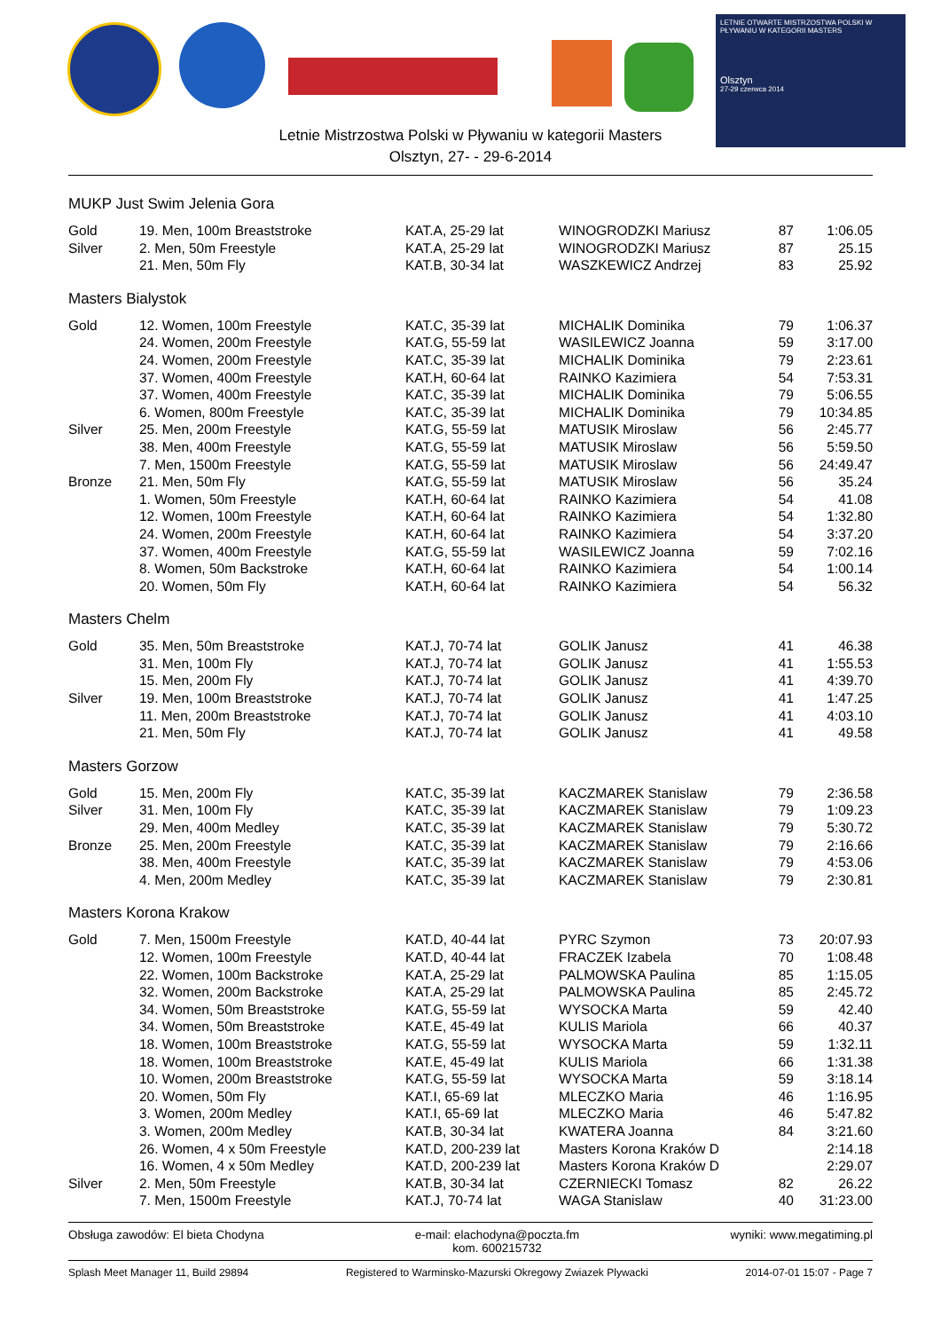LETNIE OTWARTE MISTRZOSTWA POLSKI W PŁYWANIU W KATEGORII MASTERS
Olsztyn
27-29 czerwca 2014
Letnie Mistrzostwa Polski w Pływaniu w kategorii Masters
Olsztyn, 27- - 29-6-2014
MUKP Just Swim Jelenia Gora
| Gold | 19. Men, 100m Breaststroke | KAT.A, 25-29 lat | WINOGRODZKI Mariusz | 87 | 1:06.05 |
| Silver | 2. Men, 50m Freestyle | KAT.A, 25-29 lat | WINOGRODZKI Mariusz | 87 | 25.15 |
| | 21. Men, 50m Fly | KAT.B, 30-34 lat | WASZKEWICZ Andrzej | 83 | 25.92 |
Masters Bialystok
| Gold | 12. Women, 100m Freestyle | KAT.C, 35-39 lat | MICHALIK Dominika | 79 | 1:06.37 |
| | 24. Women, 200m Freestyle | KAT.G, 55-59 lat | WASILEWICZ Joanna | 59 | 3:17.00 |
| | 24. Women, 200m Freestyle | KAT.C, 35-39 lat | MICHALIK Dominika | 79 | 2:23.61 |
| | 37. Women, 400m Freestyle | KAT.H, 60-64 lat | RAINKO Kazimiera | 54 | 7:53.31 |
| | 37. Women, 400m Freestyle | KAT.C, 35-39 lat | MICHALIK Dominika | 79 | 5:06.55 |
| | 6. Women, 800m Freestyle | KAT.C, 35-39 lat | MICHALIK Dominika | 79 | 10:34.85 |
| Silver | 25. Men, 200m Freestyle | KAT.G, 55-59 lat | MATUSIK Miroslaw | 56 | 2:45.77 |
| | 38. Men, 400m Freestyle | KAT.G, 55-59 lat | MATUSIK Miroslaw | 56 | 5:59.50 |
| | 7. Men, 1500m Freestyle | KAT.G, 55-59 lat | MATUSIK Miroslaw | 56 | 24:49.47 |
| Bronze | 21. Men, 50m Fly | KAT.G, 55-59 lat | MATUSIK Miroslaw | 56 | 35.24 |
| | 1. Women, 50m Freestyle | KAT.H, 60-64 lat | RAINKO Kazimiera | 54 | 41.08 |
| | 12. Women, 100m Freestyle | KAT.H, 60-64 lat | RAINKO Kazimiera | 54 | 1:32.80 |
| | 24. Women, 200m Freestyle | KAT.H, 60-64 lat | RAINKO Kazimiera | 54 | 3:37.20 |
| | 37. Women, 400m Freestyle | KAT.G, 55-59 lat | WASILEWICZ Joanna | 59 | 7:02.16 |
| | 8. Women, 50m Backstroke | KAT.H, 60-64 lat | RAINKO Kazimiera | 54 | 1:00.14 |
| | 20. Women, 50m Fly | KAT.H, 60-64 lat | RAINKO Kazimiera | 54 | 56.32 |
Masters Chelm
| Gold | 35. Men, 50m Breaststroke | KAT.J, 70-74 lat | GOLIK Janusz | 41 | 46.38 |
| | 31. Men, 100m Fly | KAT.J, 70-74 lat | GOLIK Janusz | 41 | 1:55.53 |
| | 15. Men, 200m Fly | KAT.J, 70-74 lat | GOLIK Janusz | 41 | 4:39.70 |
| Silver | 19. Men, 100m Breaststroke | KAT.J, 70-74 lat | GOLIK Janusz | 41 | 1:47.25 |
| | 11. Men, 200m Breaststroke | KAT.J, 70-74 lat | GOLIK Janusz | 41 | 4:03.10 |
| | 21. Men, 50m Fly | KAT.J, 70-74 lat | GOLIK Janusz | 41 | 49.58 |
Masters Gorzow
| Gold | 15. Men, 200m Fly | KAT.C, 35-39 lat | KACZMAREK Stanislaw | 79 | 2:36.58 |
| Silver | 31. Men, 100m Fly | KAT.C, 35-39 lat | KACZMAREK Stanislaw | 79 | 1:09.23 |
| | 29. Men, 400m Medley | KAT.C, 35-39 lat | KACZMAREK Stanislaw | 79 | 5:30.72 |
| Bronze | 25. Men, 200m Freestyle | KAT.C, 35-39 lat | KACZMAREK Stanislaw | 79 | 2:16.66 |
| | 38. Men, 400m Freestyle | KAT.C, 35-39 lat | KACZMAREK Stanislaw | 79 | 4:53.06 |
| | 4. Men, 200m Medley | KAT.C, 35-39 lat | KACZMAREK Stanislaw | 79 | 2:30.81 |
Masters Korona Krakow
| Gold | 7. Men, 1500m Freestyle | KAT.D, 40-44 lat | PYRC Szymon | 73 | 20:07.93 |
| | 12. Women, 100m Freestyle | KAT.D, 40-44 lat | FRACZEK Izabela | 70 | 1:08.48 |
| | 22. Women, 100m Backstroke | KAT.A, 25-29 lat | PALMOWSKA Paulina | 85 | 1:15.05 |
| | 32. Women, 200m Backstroke | KAT.A, 25-29 lat | PALMOWSKA Paulina | 85 | 2:45.72 |
| | 34. Women, 50m Breaststroke | KAT.G, 55-59 lat | WYSOCKA Marta | 59 | 42.40 |
| | 34. Women, 50m Breaststroke | KAT.E, 45-49 lat | KULIS Mariola | 66 | 40.37 |
| | 18. Women, 100m Breaststroke | KAT.G, 55-59 lat | WYSOCKA Marta | 59 | 1:32.11 |
| | 18. Women, 100m Breaststroke | KAT.E, 45-49 lat | KULIS Mariola | 66 | 1:31.38 |
| | 10. Women, 200m Breaststroke | KAT.G, 55-59 lat | WYSOCKA Marta | 59 | 3:18.14 |
| | 20. Women, 50m Fly | KAT.I, 65-69 lat | MLECZKO Maria | 46 | 1:16.95 |
| | 3. Women, 200m Medley | KAT.I, 65-69 lat | MLECZKO Maria | 46 | 5:47.82 |
| | 3. Women, 200m Medley | KAT.B, 30-34 lat | KWATERA Joanna | 84 | 3:21.60 |
| | 26. Women, 4 x 50m Freestyle | KAT.D, 200-239 lat | Masters Korona Kraków D | | 2:14.18 |
| | 16. Women, 4 x 50m Medley | KAT.D, 200-239 lat | Masters Korona Kraków D | | 2:29.07 |
| Silver | 2. Men, 50m Freestyle | KAT.B, 30-34 lat | CZERNIECKI Tomasz | 82 | 26.22 |
| | 7. Men, 1500m Freestyle | KAT.J, 70-74 lat | WAGA Stanislaw | 40 | 31:23.00 |
Obsługa zawodów: El bieta Chodyna e-mail: elachodyna@poczta.fm
kom. 600215732 wyniki: www.megatiming.pl
Splash Meet Manager 11, Build 29894 Registered to Warminsko-Mazurski Okregowy Zwiazek Plywacki 2014-07-01 15:07 - Page 7